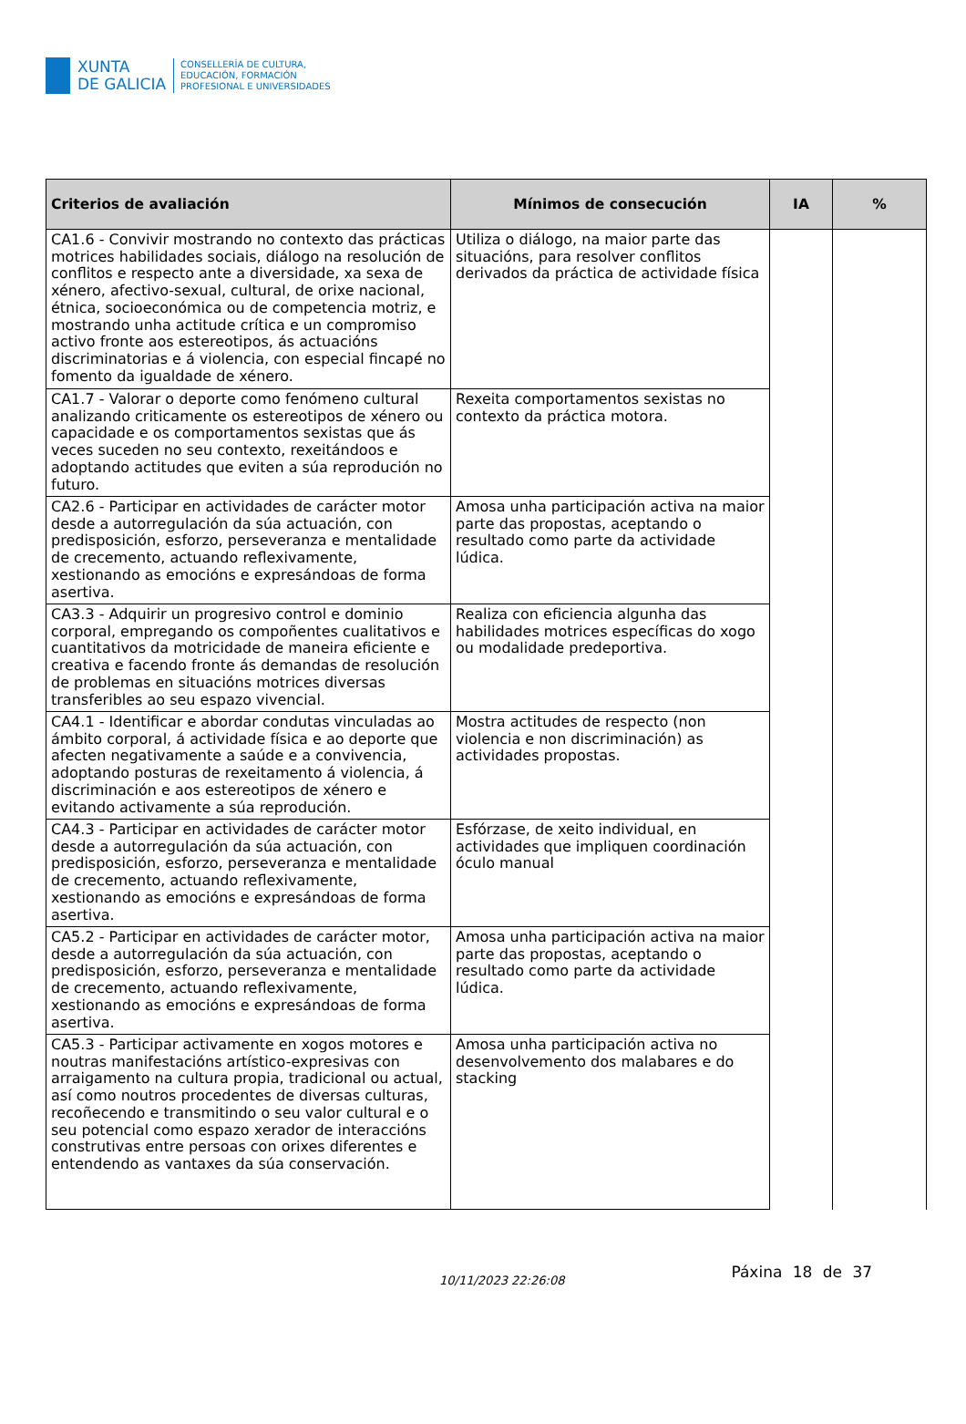XUNTA
DE GALICIA
CONSELLERÍA DE CULTURA,
EDUCACIÓN, FORMACIÓN
PROFESIONAL E UNIVERSIDADES
| Criterios de avaliación | Mínimos de consecución | IA | % |
| --- | --- | --- | --- |
| CA1.6 - Convivir mostrando no contexto das prácticas motrices habilidades sociais, diálogo na resolución de conflitos e respecto ante a diversidade, xa sexa de xénero, afectivo-sexual, cultural, de orixe nacional, étnica, socioeconómica ou de competencia motriz, e mostrando unha actitude crítica e un compromiso activo fronte aos estereotipos, ás actuacións discriminatorias e á violencia, con especial fincapé no fomento da igualdade de xénero. | Utiliza o diálogo, na maior parte das situacións, para resolver conflitos derivados da práctica de actividade física | | |
| CA1.7 - Valorar o deporte como fenómeno cultural analizando criticamente os estereotipos de xénero ou capacidade e os comportamentos sexistas que ás veces suceden no seu contexto, rexeitándoos e adoptando actitudes que eviten a súa reprodución no futuro. | Rexeita comportamentos sexistas no contexto da práctica motora. | | |
| CA2.6 - Participar en actividades de carácter motor desde a autorregulación da súa actuación, con predisposición, esforzo, perseveranza e mentalidade de crecemento, actuando reflexivamente, xestionando as emocións e expresándoas de forma asertiva. | Amosa unha participación activa na maior parte das propostas, aceptando o resultado como parte da actividade lúdica. | | |
| CA3.3 - Adquirir un progresivo control e dominio corporal, empregando os compoñentes cualitativos e cuantitativos da motricidade de maneira eficiente e creativa e facendo fronte ás demandas de resolución de problemas en situacións motrices diversas transferibles ao seu espazo vivencial. | Realiza con eficiencia algunha das habilidades motrices específicas do xogo ou modalidade predeportiva. | | |
| CA4.1 - Identificar e abordar condutas vinculadas ao ámbito corporal, á actividade física e ao deporte que afecten negativamente a saúde e a convivencia, adoptando posturas de rexeitamento á violencia, á discriminación e aos estereotipos de xénero e evitando activamente a súa reprodución. | Mostra actitudes de respecto (non violencia e non discriminación) as actividades propostas. | | |
| CA4.3 - Participar en actividades de carácter motor desde a autorregulación da súa actuación, con predisposición, esforzo, perseveranza e mentalidade de crecemento, actuando reflexivamente, xestionando as emocións e expresándoas de forma asertiva. | Esfórzase, de xeito individual, en actividades que impliquen coordinación óculo manual | | |
| CA5.2 - Participar en actividades de carácter motor, desde a autorregulación da súa actuación, con predisposición, esforzo, perseveranza e mentalidade de crecemento, actuando reflexivamente, xestionando as emocións e expresándoas de forma asertiva. | Amosa unha participación activa na maior parte das propostas, aceptando o resultado como parte da actividade lúdica. | | |
| CA5.3 - Participar activamente en xogos motores e noutras manifestacións artístico-expresivas con arraigamento na cultura propia, tradicional ou actual, así como noutros procedentes de diversas culturas, recoñecendo e transmitindo o seu valor cultural e o seu potencial como espazo xerador de interaccións construtivas entre persoas con orixes diferentes e entendendo as vantaxes da súa conservación. | Amosa unha participación activa no desenvolvemento dos malabares e do stacking | | |
10/11/2023 22:26:08
Páxina 18 de 37